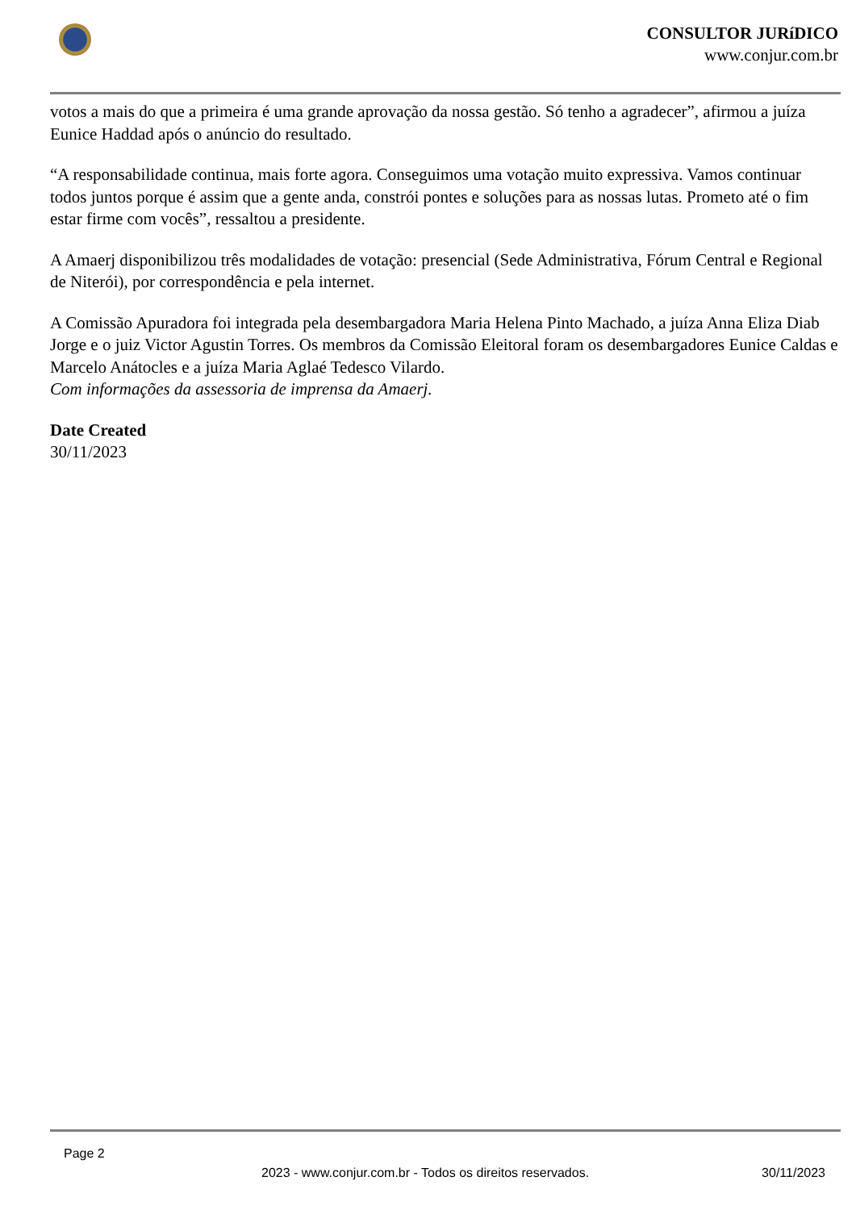CONSULTOR JURíDICO
www.conjur.com.br
votos a mais do que a primeira é uma grande aprovação da nossa gestão. Só tenho a agradecer”, afirmou a juíza Eunice Haddad após o anúncio do resultado.
“A responsabilidade continua, mais forte agora. Conseguimos uma votação muito expressiva. Vamos continuar todos juntos porque é assim que a gente anda, constrói pontes e soluções para as nossas lutas. Prometo até o fim estar firme com vocês”, ressaltou a presidente.
A Amaerj disponibilizou três modalidades de votação: presencial (Sede Administrativa, Fórum Central e Regional de Niterói), por correspondência e pela internet.
A Comissão Apuradora foi integrada pela desembargadora Maria Helena Pinto Machado, a juíza Anna Eliza Diab Jorge e o juiz Victor Agustin Torres. Os membros da Comissão Eleitoral foram os desembargadores Eunice Caldas e Marcelo Anátocles e a juíza Maria Aglaé Tedesco Vilardo.
Com informações da assessoria de imprensa da Amaerj.
Date Created
30/11/2023
Page 2
2023 - www.conjur.com.br - Todos os direitos reservados. 30/11/2023